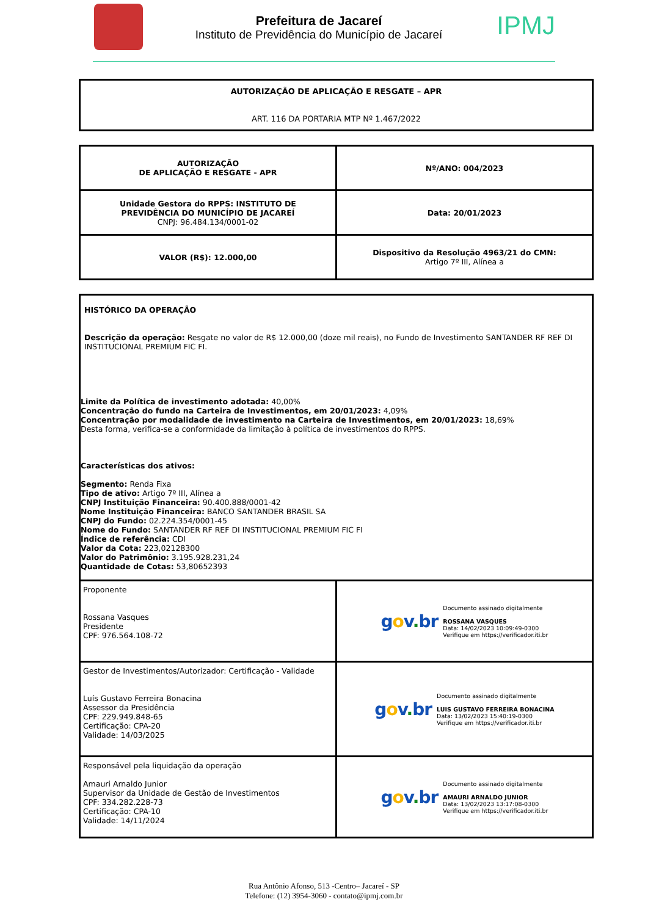Prefeitura de Jacareí
Instituto de Previdência do Município de Jacareí
IPMJ
| AUTORIZAÇÃO DE APLICAÇÃO E RESGATE – APR ART. 116 DA PORTARIA MTP Nº 1.467/2022 |
| AUTORIZAÇÃO DE APLICAÇÃO E RESGATE - APR | Nº/ANO: 004/2023 |
| Unidade Gestora do RPPS: INSTITUTO DE PREVIDÊNCIA DO MUNICÍPIO DE JACAREÍ CNPJ: 96.484.134/0001-02 | Data: 20/01/2023 |
| VALOR (R$): 12.000,00 | Dispositivo da Resolução 4963/21 do CMN: Artigo 7º III, Alínea a |
| HISTÓRICO DA OPERAÇÃO Descrição da operação: Resgate no valor de R$ 12.000,00 (doze mil reais), no Fundo de Investimento SANTANDER RF REF DI INSTITUCIONAL PREMIUM FIC FI. Limite da Política de investimento adotada: 40,00% Concentração do fundo na Carteira de Investimentos, em 20/01/2023: 4,09% Concentração por modalidade de investimento na Carteira de Investimentos, em 20/01/2023: 18,69% Desta forma, verifica-se a conformidade da limitação à política de investimentos do RPPS. Características dos ativos: Segmento: Renda Fixa Tipo de ativo: Artigo 7º III, Alínea a CNPJ Instituição Financeira: 90.400.888/0001-42 Nome Instituição Financeira: BANCO SANTANDER BRASIL SA CNPJ do Fundo: 02.224.354/0001-45 Nome do Fundo: SANTANDER RF REF DI INSTITUCIONAL PREMIUM FIC FI Índice de referência: CDI Valor da Cota: 223,02128300 Valor do Patrimônio: 3.195.928.231,24 Quantidade de Cotas: 53,80652393 | |
| Proponente Rossana Vasques Presidente CPF: 976.564.108-72 | g o v . br Documento assinado digitalmente ROSSANA VASQUES Data: 14/02/2023 10:09:49-0300 Verifique em https://verificador.iti.br |
| Gestor de Investimentos/Autorizador: Certificação - Validade Luís Gustavo Ferreira Bonacina Assessor da Presidência CPF: 229.949.848-65 Certificação: CPA-20 Validade: 14/03/2025 | g o v . br Documento assinado digitalmente LUIS GUSTAVO FERREIRA BONACINA Data: 13/02/2023 15:40:19-0300 Verifique em https://verificador.iti.br |
| Responsável pela liquidação da operação Amauri Arnaldo Junior Supervisor da Unidade de Gestão de Investimentos CPF: 334.282.228-73 Certificação: CPA-10 Validade: 14/11/2024 | g o v . br Documento assinado digitalmente AMAURI ARNALDO JUNIOR Data: 13/02/2023 13:17:08-0300 Verifique em https://verificador.iti.br |
Rua Antônio Afonso, 513 -Centro– Jacareí - SP
Telefone: (12) 3954-3060 - contato@ipmj.com.br